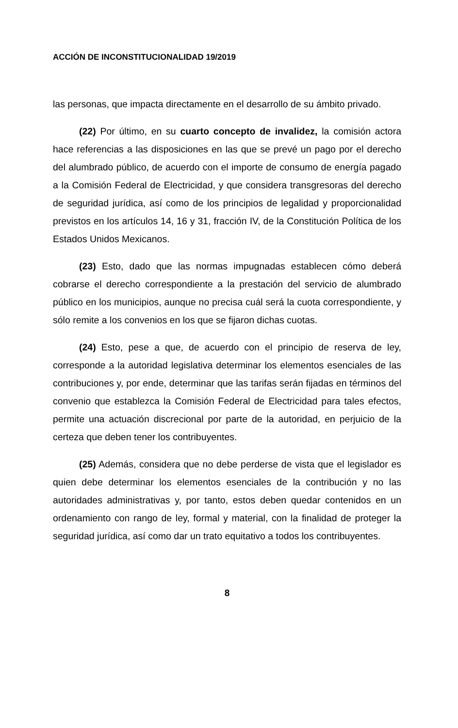ACCIÓN DE INCONSTITUCIONALIDAD 19/2019
las personas, que impacta directamente en el desarrollo de su ámbito privado.
(22) Por último, en su cuarto concepto de invalidez, la comisión actora hace referencias a las disposiciones en las que se prevé un pago por el derecho del alumbrado público, de acuerdo con el importe de consumo de energía pagado a la Comisión Federal de Electricidad, y que considera transgresoras del derecho de seguridad jurídica, así como de los principios de legalidad y proporcionalidad previstos en los artículos 14, 16 y 31, fracción IV, de la Constitución Política de los Estados Unidos Mexicanos.
(23) Esto, dado que las normas impugnadas establecen cómo deberá cobrarse el derecho correspondiente a la prestación del servicio de alumbrado público en los municipios, aunque no precisa cuál será la cuota correspondiente, y sólo remite a los convenios en los que se fijaron dichas cuotas.
(24) Esto, pese a que, de acuerdo con el principio de reserva de ley, corresponde a la autoridad legislativa determinar los elementos esenciales de las contribuciones y, por ende, determinar que las tarifas serán fijadas en términos del convenio que establezca la Comisión Federal de Electricidad para tales efectos, permite una actuación discrecional por parte de la autoridad, en perjuicio de la certeza que deben tener los contribuyentes.
(25) Además, considera que no debe perderse de vista que el legislador es quien debe determinar los elementos esenciales de la contribución y no las autoridades administrativas y, por tanto, estos deben quedar contenidos en un ordenamiento con rango de ley, formal y material, con la finalidad de proteger la seguridad jurídica, así como dar un trato equitativo a todos los contribuyentes.
8